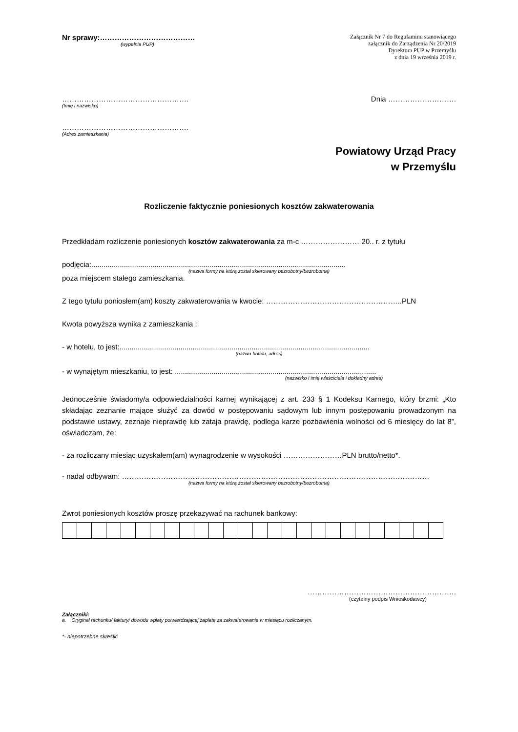Nr sprawy:…………………………………
(wypełnia PUP)
Załącznik Nr 7 do Regulaminu stanowiącego
załącznik do Zarządzenia Nr 20/2019
Dyrektora PUP w Przemyślu
z dnia 19 września 2019 r.
…………………………………………….
(Imię i nazwisko)
Dnia ……………………….
…………………………………………….
(Adres zamieszkania)
Powiatowy Urząd Pracy
w Przemyślu
Rozliczenie faktycznie poniesionych kosztów zakwaterowania
Przedkładam rozliczenie poniesionych kosztów zakwaterowania za m-c …………………… 20.. r. z tytułu
podjęcia:.............................................................................................................................
(nazwa formy na którą został skierowany bezrobotny/bezrobotna)
poza miejscem stałego zamieszkania.
Z tego tytułu poniosłem(am) koszty zakwaterowania w kwocie: ………………………………………………..PLN
Kwota powyższa wynika z zamieszkania :
- w hotelu, to jest:...........................................................................................................................
(nazwa hotelu, adres)
- w wynajętym mieszkaniu, to jest: ...................................................................................................
(nazwisko i imię właściciela i dokładny adres)
Jednocześnie świadomy/a odpowiedzialności karnej wynikającej z art. 233 § 1 Kodeksu Karnego, który brzmi: „Kto składając zeznanie mające służyć za dowód w postępowaniu sądowym lub innym postępowaniu prowadzonym na podstawie ustawy, zeznaje nieprawdę lub zataja prawdę, podlega karze pozbawienia wolności od 6 miesięcy do lat 8”, oświadczam, że:
- za rozliczany miesiąc uzyskałem(am) wynagrodzenie w wysokości ……………………PLN brutto/netto*.
- nadal odbywam: ………………………………………………………………………………………………………………
(nazwa formy na którą został skierowany bezrobotny/bezrobotna)
Zwrot poniesionych kosztów proszę przekazywać na rachunek bankowy:
…………………………………………………….
(czytelny podpis Wnioskodawcy)
Załączniki:
a. Oryginał rachunku/ faktury/ dowodu wpłaty potwierdzającej zapłatę za zakwaterowanie w miesiącu rozliczanym.
*- niepotrzebne skreślić